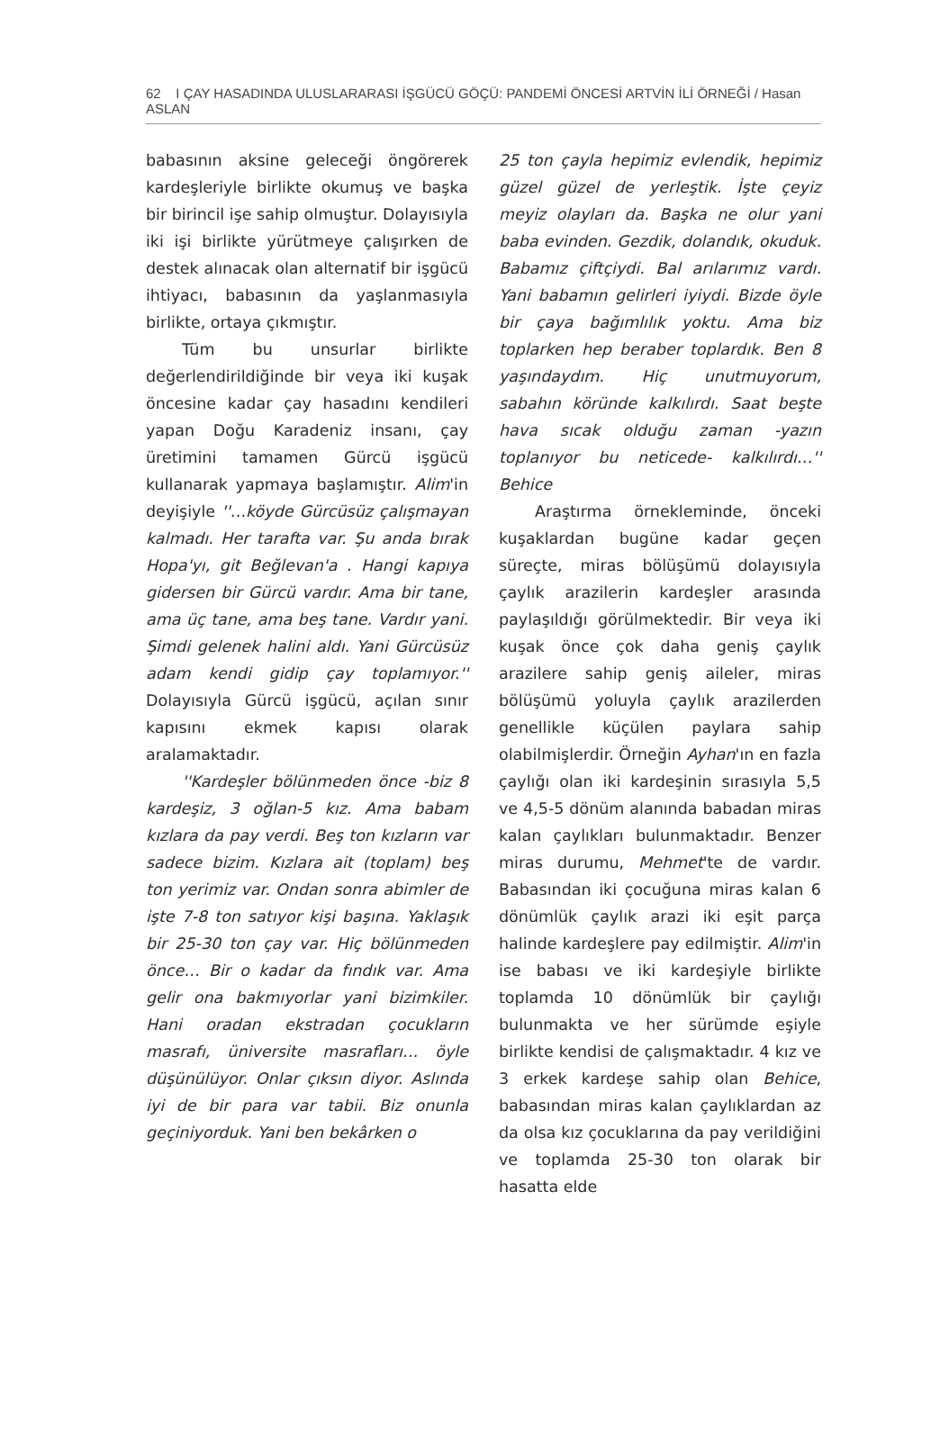62 I ÇAY HASADINDA ULUSLARARASI İŞGÜCÜ GÖÇÜ: PANDEMİ ÖNCESİ ARTVİN İLİ ÖRNEĞİ / Hasan ASLAN
babasının aksine geleceği öngörerek kardeşleriyle birlikte okumuş ve başka bir birincil işe sahip olmuştur. Dolayısıyla iki işi birlikte yürütmeye çalışırken de destek alınacak olan alternatif bir işgücü ihtiyacı, babasının da yaşlanmasıyla birlikte, ortaya çıkmıştır.
Tüm bu unsurlar birlikte değerlendirildiğinde bir veya iki kuşak öncesine kadar çay hasadını kendileri yapan Doğu Karadeniz insanı, çay üretimini tamamen Gürcü işgücü kullanarak yapmaya başlamıştır. Alim'in deyişiyle ''…köyde Gürcüsüz çalışmayan kalmadı. Her tarafta var. Şu anda bırak Hopa'yı, git Beğlevan'a . Hangi kapıya gidersen bir Gürcü vardır. Ama bir tane, ama üç tane, ama beş tane. Vardır yani. Şimdi gelenek halini aldı. Yani Gürcüsüz adam kendi gidip çay toplamıyor.'' Dolayısıyla Gürcü işgücü, açılan sınır kapısını ekmek kapısı olarak aralamaktadır.
''Kardeşler bölünmeden önce -biz 8 kardeşiz, 3 oğlan-5 kız. Ama babam kızlara da pay verdi. Beş ton kızların var sadece bizim. Kızlara ait (toplam) beş ton yerimiz var. Ondan sonra abimler de işte 7-8 ton satıyor kişi başına. Yaklaşık bir 25-30 ton çay var. Hiç bölünmeden önce… Bir o kadar da fındık var. Ama gelir ona bakmıyorlar yani bizimkiler. Hani oradan ekstradan çocukların masrafı, üniversite masrafları… öyle düşünülüyor. Onlar çıksın diyor. Aslında iyi de bir para var tabii. Biz onunla geçiniyorduk. Yani ben bekârken o
25 ton çayla hepimiz evlendik, hepimiz güzel güzel de yerleştik. İşte çeyiz meyiz olayları da. Başka ne olur yani baba evinden. Gezdik, dolandık, okuduk. Babamız çiftçiydi. Bal arılarımız vardı. Yani babamın gelirleri iyiydi. Bizde öyle bir çaya bağımlılık yoktu. Ama biz toplarken hep beraber toplardık. Ben 8 yaşındaydım. Hiç unutmuyorum, sabahın köründe kalkılırdı. Saat beşte hava sıcak olduğu zaman -yazın toplanıyor bu neticede- kalkılırdı…'' Behice
Araştırma örnekleminde, önceki kuşaklardan bugüne kadar geçen süreçte, miras bölüşümü dolayısıyla çaylık arazilerin kardeşler arasında paylaşıldığı görülmektedir. Bir veya iki kuşak önce çok daha geniş çaylık arazilere sahip geniş aileler, miras bölüşümü yoluyla çaylık arazilerden genellikle küçülen paylara sahip olabilmişlerdir. Örneğin Ayhan'ın en fazla çaylığı olan iki kardeşinin sırasıyla 5,5 ve 4,5-5 dönüm alanında babadan miras kalan çaylıkları bulunmaktadır. Benzer miras durumu, Mehmet'te de vardır. Babasından iki çocuğuna miras kalan 6 dönümlük çaylık arazi iki eşit parça halinde kardeşlere pay edilmiştir. Alim'in ise babası ve iki kardeşiyle birlikte toplamda 10 dönümlük bir çaylığı bulunmakta ve her sürümde eşiyle birlikte kendisi de çalışmaktadır. 4 kız ve 3 erkek kardeşe sahip olan Behice, babasından miras kalan çaylıklardan az da olsa kız çocuklarına da pay verildiğini ve toplamda 25-30 ton olarak bir hasatta elde